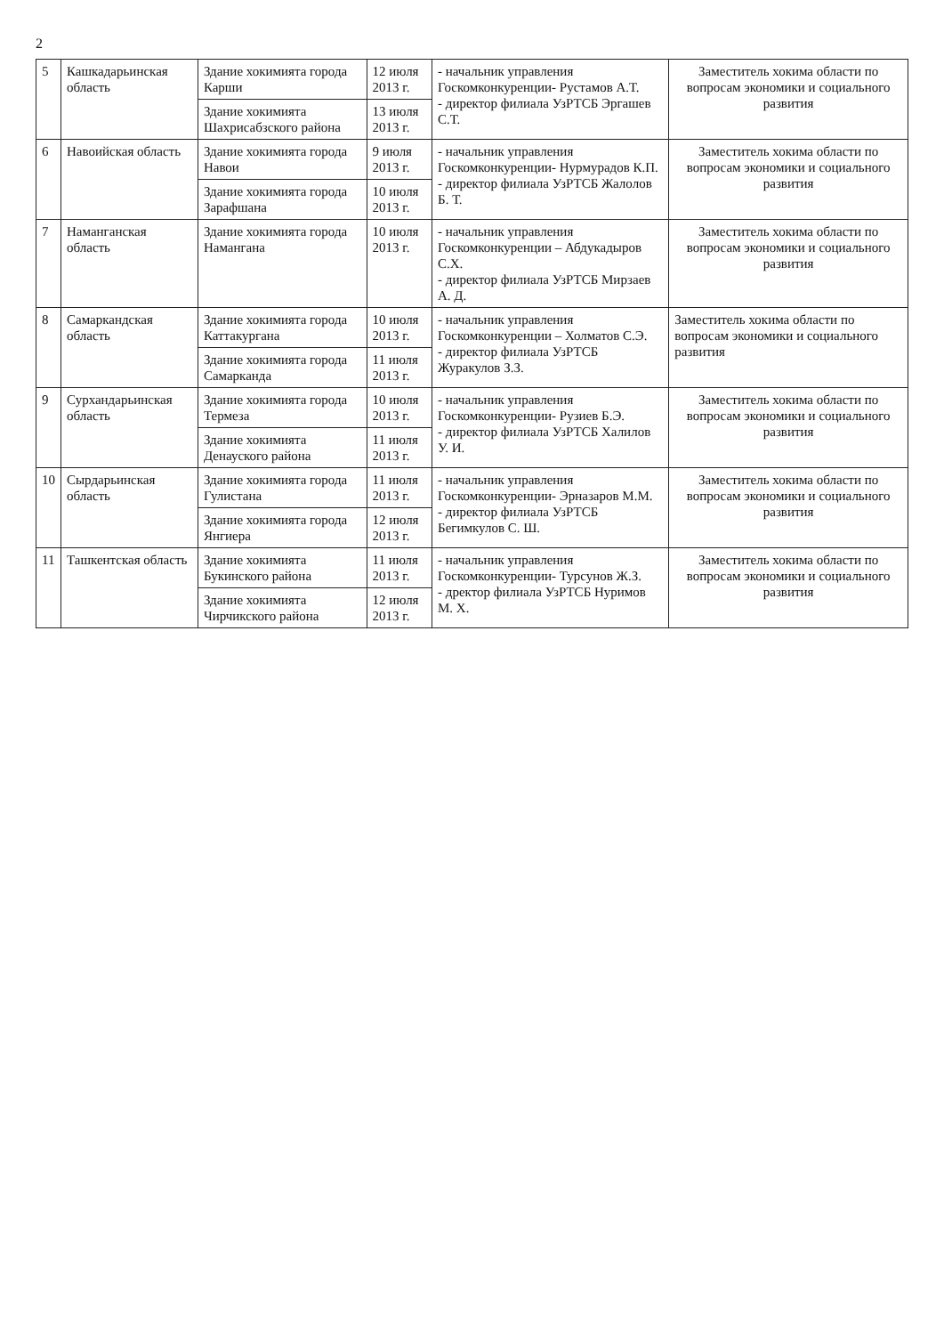2
| 5 | Кашкадарьинская область | Здание хокимията города Карши | 12 июля 2013 г. | - начальник управления Госкомконкуренции- Рустамов А.Т. - директор филиала УзРТСБ Эргашев С.Т. | Заместитель хокима области по вопросам экономики и социального развития |
| | | Здание хокимията Шахрисабзского района | 13 июля 2013 г. | | |
| 6 | Навоийская область | Здание хокимията города Навои | 9 июля 2013 г. | - начальник управления Госкомконкуренции- Нурмурадов К.П. - директор филиала УзРТСБ Жалолов Б. Т. | Заместитель хокима области по вопросам экономики и социального развития |
| | | Здание хокимията города Зарафшана | 10 июля 2013 г. | | |
| 7 | Наманганская область | Здание хокимията города Намангана | 10 июля 2013 г. | - начальник управления Госкомконкуренции – Абдукадыров С.Х. - директор филиала УзРТСБ Мирзаев А. Д. | Заместитель хокима области по вопросам экономики и социального развития |
| 8 | Самаркандская область | Здание хокимията города Каттакургана | 10 июля 2013 г. | - начальник управления Госкомконкуренции – Холматов С.Э. - директор филиала УзРТСБ Журакулов З.З. | Заместитель хокима области по вопросам экономики и социального развития |
| | | Здание хокимията города Самарканда | 11 июля 2013 г. | | |
| 9 | Сурхандарьинская область | Здание хокимията города Термеза | 10 июля 2013 г. | - начальник управления Госкомконкуренции- Рузиев Б.Э. - директор филиала УзРТСБ Халилов У. И. | Заместитель хокима области по вопросам экономики и социального развития |
| | | Здание хокимията Денауского района | 11 июля 2013 г. | | |
| 10 | Сырдарьинская область | Здание хокимията города Гулистана | 11 июля 2013 г. | - начальник управления Госкомконкуренции- Эрназаров М.М. - директор филиала УзРТСБ Бегимкулов С. Ш. | Заместитель хокима области по вопросам экономики и социального развития |
| | | Здание хокимията города Янгиера | 12 июля 2013 г. | | |
| 11 | Ташкентская область | Здание хокимията Букинского района | 11 июля 2013 г. | - начальник управления Госкомконкуренции- Турсунов Ж.З. - дректор филиала УзРТСБ Нуримов М. Х. | Заместитель хокима области по вопросам экономики и социального развития |
| | | Здание хокимията Чирчикского района | 12 июля 2013 г. | | |